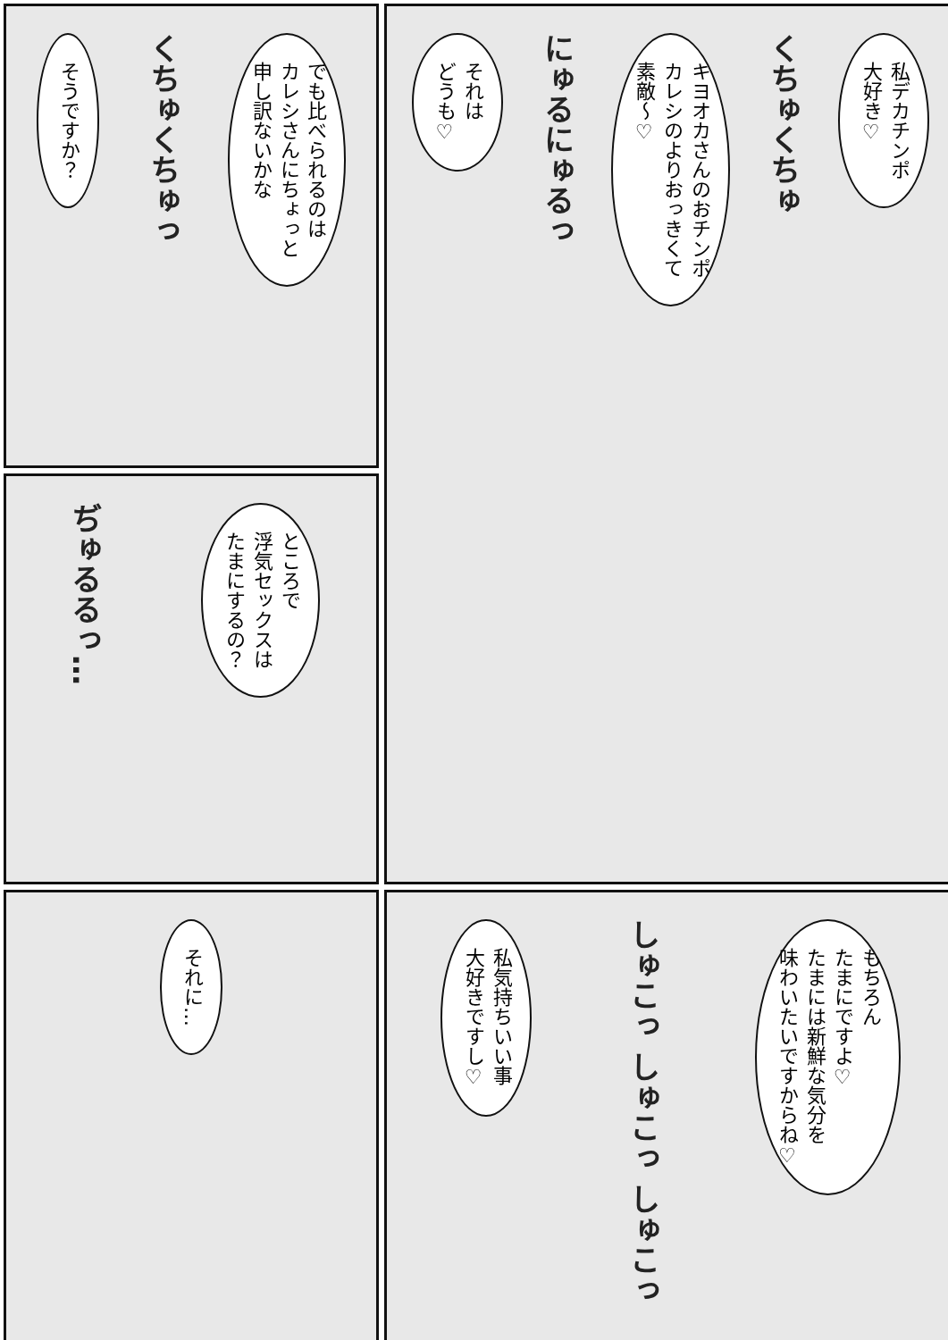私デカチンポ
大好き♡
くちゅくちゅ
キヨオカさんのおチンポ
カレシのよりおっきくて
素敵～♡
にゅるにゅるっ
それは
どうも♡
でも比べられるのは
カレシさんにちょっと
申し訳ないかな
くちゅくちゅっ
そうですか？
ところで
浮気セックスは
たまにするの？
ぢゅるるっ…
もちろん
たまにですよ♡
たまには新鮮な気分を
味わいたいですからね♡
しゅこっ しゅこっ しゅこっ
私気持ちいい事
大好きですし♡
それに…